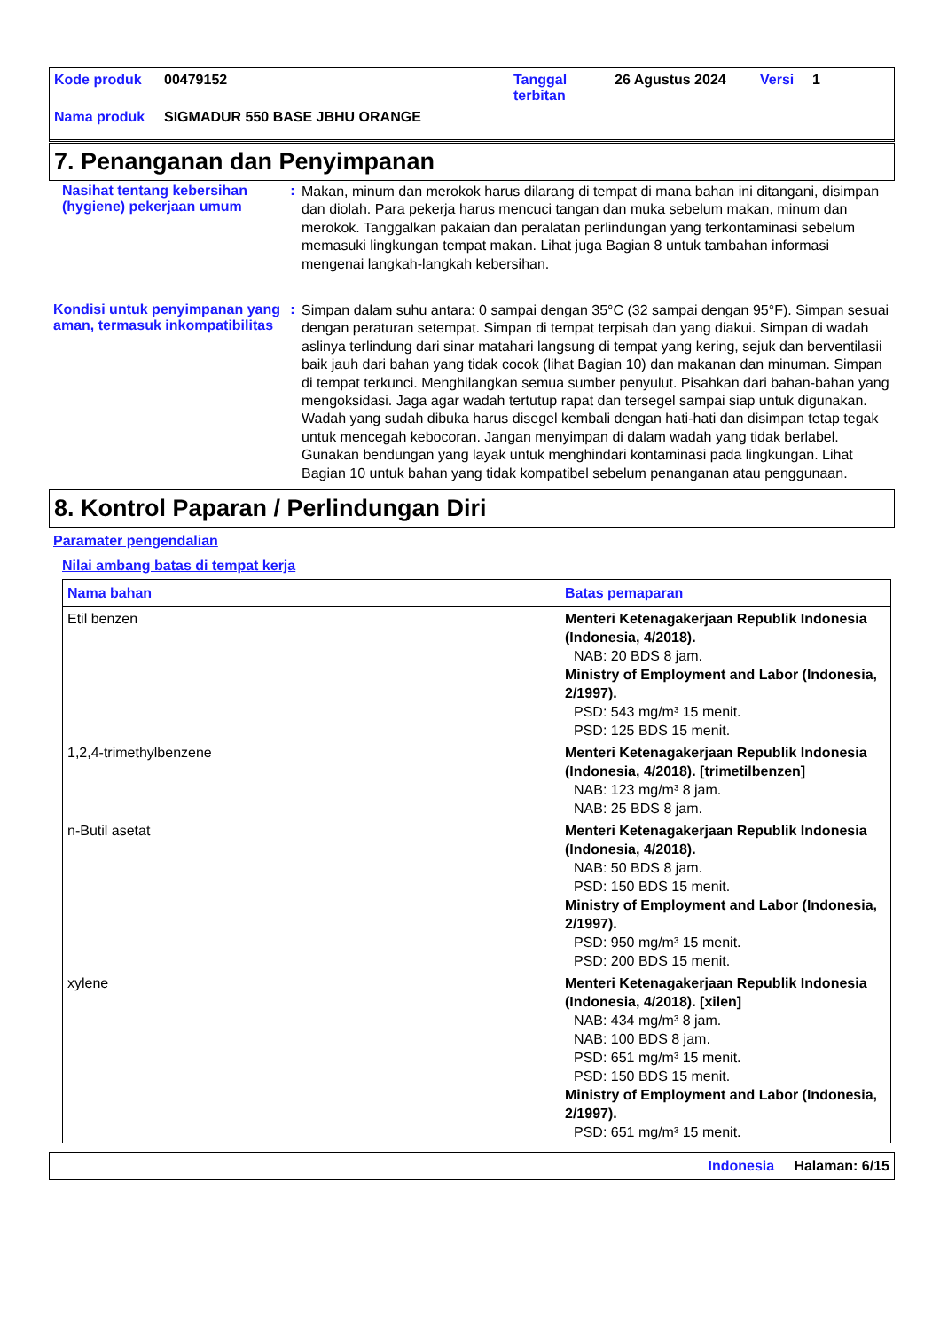| Kode produk | 00479152 | Tanggal terbitan | 26 Agustus 2024 | Versi | 1 |
| Nama produk | SIGMADUR 550 BASE JBHU ORANGE | | | | |
7. Penanganan dan Penyimpanan
Nasihat tentang kebersihan (hygiene) pekerjaan umum
:
Makan, minum dan merokok harus dilarang di tempat di mana bahan ini ditangani, disimpan dan diolah. Para pekerja harus mencuci tangan dan muka sebelum makan, minum dan merokok. Tanggalkan pakaian dan peralatan perlindungan yang terkontaminasi sebelum memasuki lingkungan tempat makan. Lihat juga Bagian 8 untuk tambahan informasi mengenai langkah-langkah kebersihan.
Kondisi untuk penyimpanan yang aman, termasuk inkompatibilitas
:
Simpan dalam suhu antara: 0 sampai dengan 35°C (32 sampai dengan 95°F). Simpan sesuai dengan peraturan setempat. Simpan di tempat terpisah dan yang diakui. Simpan di wadah aslinya terlindung dari sinar matahari langsung di tempat yang kering, sejuk dan berventilasii baik jauh dari bahan yang tidak cocok (lihat Bagian 10) dan makanan dan minuman. Simpan di tempat terkunci. Menghilangkan semua sumber penyulut. Pisahkan dari bahan-bahan yang mengoksidasi. Jaga agar wadah tertutup rapat dan tersegel sampai siap untuk digunakan. Wadah yang sudah dibuka harus disegel kembali dengan hati-hati dan disimpan tetap tegak untuk mencegah kebocoran. Jangan menyimpan di dalam wadah yang tidak berlabel. Gunakan bendungan yang layak untuk menghindari kontaminasi pada lingkungan. Lihat Bagian 10 untuk bahan yang tidak kompatibel sebelum penanganan atau penggunaan.
8. Kontrol Paparan / Perlindungan Diri
Paramater pengendalian
Nilai ambang batas di tempat kerja
| Nama bahan | Batas pemaparan |
| --- | --- |
| Etil benzen | Menteri Ketenagakerjaan Republik Indonesia (Indonesia, 4/2018). NAB: 20 BDS 8 jam. Ministry of Employment and Labor (Indonesia, 2/1997). PSD: 543 mg/m³ 15 menit. PSD: 125 BDS 15 menit. |
| 1,2,4-trimethylbenzene | Menteri Ketenagakerjaan Republik Indonesia (Indonesia, 4/2018). [trimetilbenzen] NAB: 123 mg/m³ 8 jam. NAB: 25 BDS 8 jam. |
| n-Butil asetat | Menteri Ketenagakerjaan Republik Indonesia (Indonesia, 4/2018). NAB: 50 BDS 8 jam. PSD: 150 BDS 15 menit. Ministry of Employment and Labor (Indonesia, 2/1997). PSD: 950 mg/m³ 15 menit. PSD: 200 BDS 15 menit. |
| xylene | Menteri Ketenagakerjaan Republik Indonesia (Indonesia, 4/2018). [xilen] NAB: 434 mg/m³ 8 jam. NAB: 100 BDS 8 jam. PSD: 651 mg/m³ 15 menit. PSD: 150 BDS 15 menit. Ministry of Employment and Labor (Indonesia, 2/1997). PSD: 651 mg/m³ 15 menit. |
Indonesia Halaman: 6/15